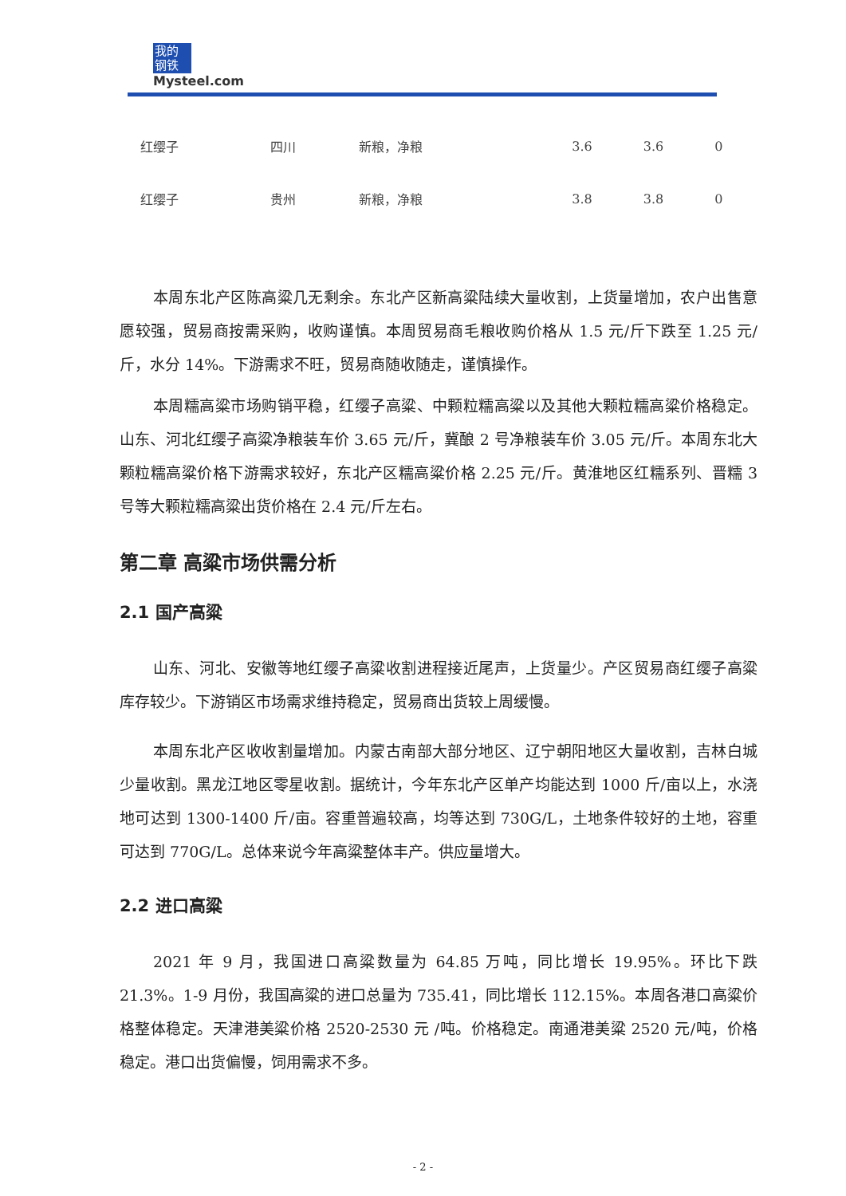我的
钢铁
Mysteel.com
| 红缨子 | 四川 | 新粮，净粮 | 3.6 | 3.6 | 0 |
| 红缨子 | 贵州 | 新粮，净粮 | 3.8 | 3.8 | 0 |
本周东北产区陈高粱几无剩余。东北产区新高粱陆续大量收割，上货量增加，农户出售意愿较强，贸易商按需采购，收购谨慎。本周贸易商毛粮收购价格从 1.5 元/斤下跌至 1.25 元/斤，水分 14%。下游需求不旺，贸易商随收随走，谨慎操作。
本周糯高粱市场购销平稳，红缨子高粱、中颗粒糯高粱以及其他大颗粒糯高粱价格稳定。山东、河北红缨子高粱净粮装车价 3.65 元/斤，冀酿 2 号净粮装车价 3.05 元/斤。本周东北大颗粒糯高粱价格下游需求较好，东北产区糯高粱价格 2.25 元/斤。黄淮地区红糯系列、晋糯 3 号等大颗粒糯高粱出货价格在 2.4 元/斤左右。
第二章 高粱市场供需分析
2.1 国产高粱
山东、河北、安徽等地红缨子高粱收割进程接近尾声，上货量少。产区贸易商红缨子高粱库存较少。下游销区市场需求维持稳定，贸易商出货较上周缓慢。
本周东北产区收收割量增加。内蒙古南部大部分地区、辽宁朝阳地区大量收割，吉林白城少量收割。黑龙江地区零星收割。据统计，今年东北产区单产均能达到 1000 斤/亩以上，水浇地可达到 1300-1400 斤/亩。容重普遍较高，均等达到 730G/L，土地条件较好的土地，容重可达到 770G/L。总体来说今年高粱整体丰产。供应量增大。
2.2 进口高粱
2021 年 9 月，我国进口高粱数量为 64.85 万吨，同比增长 19.95%。环比下跌 21.3%。1-9 月份，我国高粱的进口总量为 735.41，同比增长 112.15%。本周各港口高粱价格整体稳定。天津港美粱价格 2520-2530 元 /吨。价格稳定。南通港美粱 2520 元/吨，价格稳定。港口出货偏慢，饲用需求不多。
- 2 -